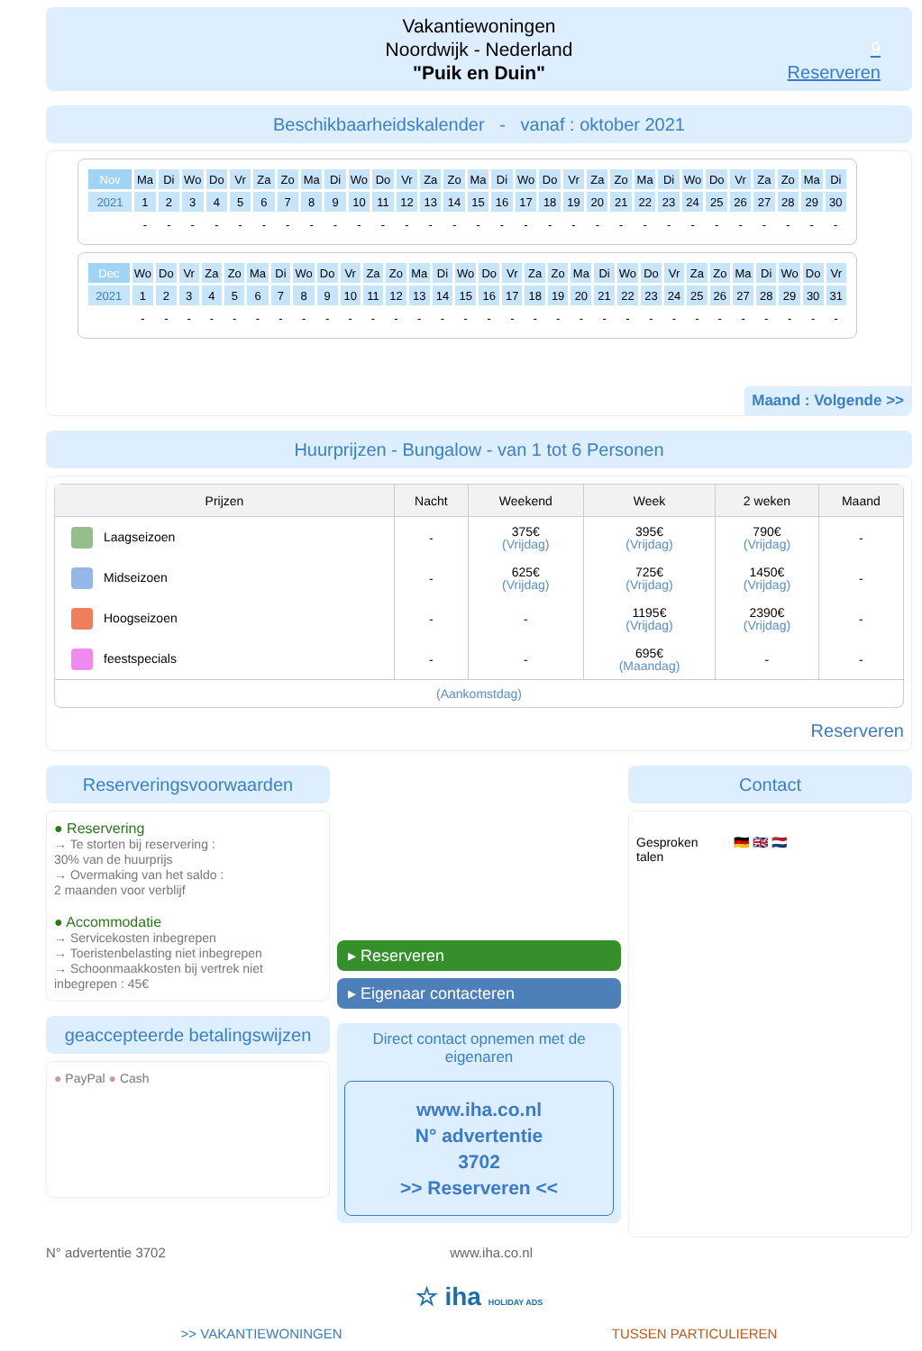Vakantiewoningen
Noordwijk - Nederland
"Puik en Duin"
9
Reserveren
Beschikbaarheidskalender - vanaf : oktober 2021
| Nov | Ma | Di | Wo | Do | Vr | Za | Zo | Ma | Di | Wo | Do | Vr | Za | Zo | Ma | Di | Wo | Do | Vr | Za | Zo | Ma | Di | Wo | Do | Vr | Za | Zo | Ma | Di |
| 2021 | 1 | 2 | 3 | 4 | 5 | 6 | 7 | 8 | 9 | 10 | 11 | 12 | 13 | 14 | 15 | 16 | 17 | 18 | 19 | 20 | 21 | 22 | 23 | 24 | 25 | 26 | 27 | 28 | 29 | 30 |
| | - | - | - | - | - | - | - | - | - | - | - | - | - | - | - | - | - | - | - | - | - | - | - | - | - | - | - | - | - | - |
| Dec | Wo | Do | Vr | Za | Zo | Ma | Di | Wo | Do | Vr | Za | Zo | Ma | Di | Wo | Do | Vr | Za | Zo | Ma | Di | Wo | Do | Vr | Za | Zo | Ma | Di | Wo | Do | Vr |
| 2021 | 1 | 2 | 3 | 4 | 5 | 6 | 7 | 8 | 9 | 10 | 11 | 12 | 13 | 14 | 15 | 16 | 17 | 18 | 19 | 20 | 21 | 22 | 23 | 24 | 25 | 26 | 27 | 28 | 29 | 30 | 31 |
| | - | - | - | - | - | - | - | - | - | - | - | - | - | - | - | - | - | - | - | - | - | - | - | - | - | - | - | - | - | - | - |
Maand : Volgende >>
Huurprijzen - Bungalow - van 1 tot 6 Personen
| Prijzen | Nacht | Weekend | Week | 2 weken | Maand |
| --- | --- | --- | --- | --- | --- |
| Laagseizoen | - | 375€ (Vrijdag) | 395€ (Vrijdag) | 790€ (Vrijdag) | - |
| Midseizoen | - | 625€ (Vrijdag) | 725€ (Vrijdag) | 1450€ (Vrijdag) | - |
| Hoogseizoen | - | - | 1195€ (Vrijdag) | 2390€ (Vrijdag) | - |
| feestspecials | - | - | 695€ (Maandag) | - | - |
| (Aankomstdag) | | | | | |
Reserveren
Reserveringsvoorwaarden
● Reservering
→ Te storten bij reservering :
30% van de huurprijs
→ Overmaking van het saldo :
2 maanden voor verblijf
● Accommodatie
→ Servicekosten inbegrepen
→ Toeristenbelasting niet inbegrepen
→ Schoonmaakkosten bij vertrek niet inbegrepen : 45€
geaccepteerde betalingswijzen
● PayPal ● Cash
▸ Reserveren
▸ Eigenaar contacteren
Direct contact opnemen met de eigenaren
www.iha.co.nl
N° advertentie
3702
>> Reserveren <<
Contact
Gesproken
talen
🇩🇪 🇬🇧 🇳🇱
N° advertentie 3702 www.iha.co.nl
☆ iha HOLIDAY ADS
>> VAKANTIEWONINGEN TUSSEN PARTICULIEREN